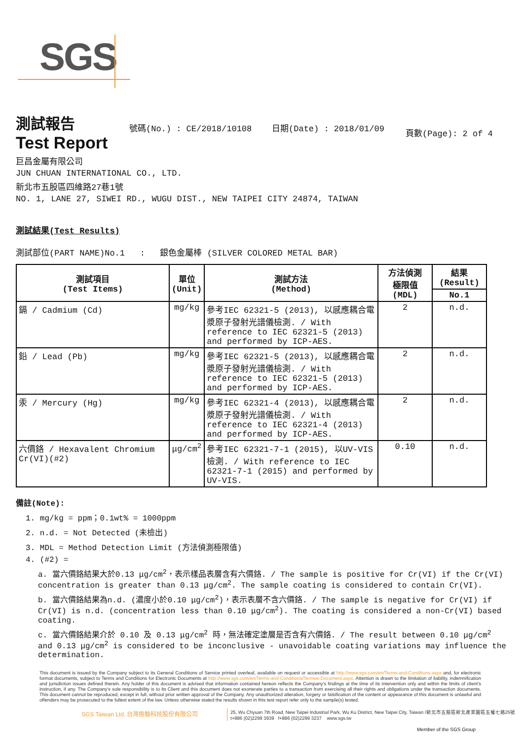SGS
測試報告
Test Report
號碼(No.) : CE/2018/10108 日期(Date) : 2018/01/09
頁數(Page): 2 of 4
巨昌金屬有限公司
JUN CHUAN INTERNATIONAL CO., LTD.
新北市五股區四維路27巷1號
NO. 1, LANE 27, SIWEI RD., WUGU DIST., NEW TAIPEI CITY 24874, TAIWAN
測試結果(Test Results)
測試部位(PART NAME)No.1 : 銀色金屬棒 (SILVER COLORED METAL BAR)
| 測試項目 (Test Items) | 單位 (Unit) | 測試方法 (Method) | 方法偵測 極限值 (MDL) | 結果 (Result) |
| --- | --- | --- | --- | --- |
| | | | | No.1 |
| 鎘 / Cadmium (Cd) | mg/kg | 參考IEC 62321-5 (2013), 以感應耦合電漿原子發射光譜儀檢測. / With reference to IEC 62321-5 (2013) and performed by ICP-AES. | 2 | n.d. |
| 鉛 / Lead (Pb) | mg/kg | 參考IEC 62321-5 (2013), 以感應耦合電漿原子發射光譜儀檢測. / With reference to IEC 62321-5 (2013) and performed by ICP-AES. | 2 | n.d. |
| 汞 / Mercury (Hg) | mg/kg | 參考IEC 62321-4 (2013), 以感應耦合電漿原子發射光譜儀檢測. / With reference to IEC 62321-4 (2013) and performed by ICP-AES. | 2 | n.d. |
| 六價鉻 / Hexavalent Chromium Cr(VI)(#2) | μg/cm<sup>2</sup> | 參考IEC 62321-7-1 (2015), 以UV-VIS檢測. / With reference to IEC 62321-7-1 (2015) and performed by UV-VIS. | 0.10 | n.d. |
備註(Note):
1. mg/kg = ppm；0.1wt% = 1000ppm
2. n.d. = Not Detected (未檢出)
3. MDL = Method Detection Limit (方法偵測極限值)
4. (#2) =
a. 當六價鉻結果大於0.13 μg/cm<sup>2</sup>，表示樣品表層含有六價鉻. / The sample is positive for Cr(VI) if the Cr(VI) concentration is greater than 0.13 μg/cm<sup>2</sup>. The sample coating is considered to contain Cr(VI).
b. 當六價鉻結果為n.d. (濃度小於0.10 μg/cm<sup>2</sup>)，表示表層不含六價鉻. / The sample is negative for Cr(VI) if Cr(VI) is n.d. (concentration less than 0.10 μg/cm<sup>2</sup>). The coating is considered a non-Cr(VI) based coating.
c. 當六價鉻結果介於 0.10 及 0.13 μg/cm<sup>2</sup> 時，無法確定塗層是否含有六價鉻. / The result between 0.10 μg/cm<sup>2</sup> and 0.13 μg/cm<sup>2</sup> is considered to be inconclusive - unavoidable coating variations may influence the determination.
This document is issued by the Company subject to its General Conditions of Service printed overleaf, available on request or accessible at http://www.sgs.com/en/Terms-and-Conditions.aspx and, for electronic format documents, subject to Terms and Conditions for Electronic Documents at http://www.sgs.com/en/Terms-and-Conditions/Termse-Document.aspx. Attention is drawn to the limitation of liability, indemnification and jurisdiction issues defined therein. Any holder of this document is advised that information contained hereon reflects the Company's findings at the time of its intervention only and within the limits of client's instruction, if any. The Company's sole responsibility is to its Client and this document does not exonerate parties to a transaction from exercising all their rights and obligations under the transaction documents. This document cannot be reproduced, except in full, without prior written approval of the Company. Any unauthorized alteration, forgery or falsification of the content or appearance of this document is unlawful and offenders may be prosecuted to the fullest extent of the law. Unless otherwise stated the results shown in this test report refer only to the sample(s) tested.
SGS Taiwan Ltd. 台灣檢驗科技股份有限公司
25, Wu Chyuan 7th Road, New Taipei Industrial Park, Wu Ku District, New Taipei City, Taiwan /新北市五股區新北產業園區五權七路25號
t+886 (02)2299 3939 f+886 (02)2299 3237 www.sgs.tw
Member of the SGS Group